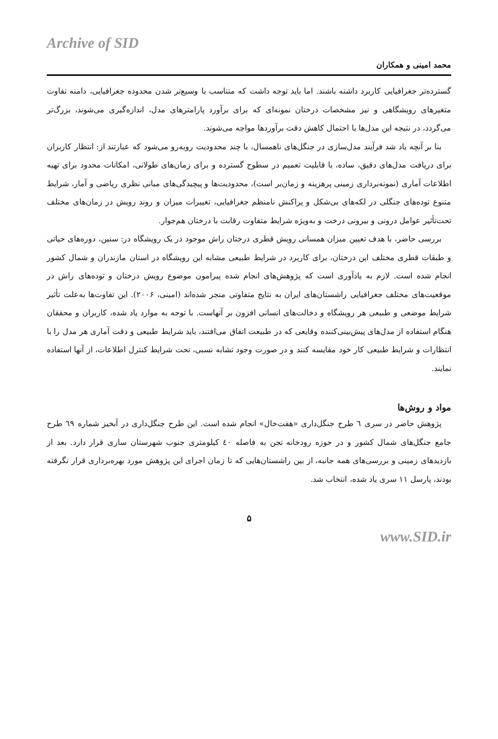Archive of SID
محمد امینی و همکاران
گسترده‌تر جغرافیایی کاربرد داشته باشند. اما باید توجه داشت که متناسب با وسیع‌تر شدن محدوده جغرافیایی، دامنه تفاوت متغیرهای رویشگاهی و نیز مشخصات درختان نمونه‌ای که برای برآورد پارامترهای مدل، اندازه‌گیری می‌شوند، بزرگ‌تر می‌گردد، در نتیجه این مدل‌ها با احتمال کاهش دقت برآوردها مواجه می‌شوند.
بنا بر آنچه یاد شد فرآیند مدل‌سازی در جنگل‌های ناهمسال، با چند محدودیت روبه‌رو می‌شود که عبارتند از: انتظار کاربران برای دریافت مدل‌های دقیق، ساده، با قابلیت تعمیم در سطوح گسترده و برای زمان‌های طولانی، امکانات محدود برای تهیه اطلاعات آماری (نمونه‌برداری زمینی پرهزینه و زمان‌بر است)، محدودیت‌ها و پیچیدگی‌های مبانی نظری ریاضی و آمار، شرایط متنوع توده‌های جنگلی در لکه‌های بی‌شکل و پراکنش نامنظم جغرافیایی، تغییرات میزان و روند رویش در زمان‌های مختلف تحت‌تأثیر عوامل درونی و بیرونی درخت و به‌ویژه شرایط متفاوت رقابت با درختان هم‌جوار.
بررسی حاضر، با هدف تعیین میزان همسانی رویش قطری درختان راش موجود در یک رویشگاه در: سنین، دوره‌های حیاتی و طبقات قطری مختلف این درختان، برای کاربرد در شرایط طبیعی مشابه این رویشگاه در استان مازندران و شمال کشور انجام شده است. لازم به یادآوری است که پژوهش‌های انجام شده پیرامون موضوع رویش درختان و توده‌های راش در موقعیت‌های مختلف جغرافیایی راشستان‌های ایران به نتایج متفاوتی منجر شده‌اند (امینی، ۲۰۰۶). این تفاوت‌ها به‌علت تأثیر شرایط موضعی و طبیعی هر رویشگاه و دخالت‌های انسانی افزون بر آنهاست. با توجه به موارد یاد شده، کاربران و محققان هنگام استفاده از مدل‌های پیش‌بینی‌کننده وقایعی که در طبیعت اتفاق می‌افتند، باید شرایط طبیعی و دقت آماری هر مدل را با انتظارات و شرایط طبیعی کار خود مقایسه کنند و در صورت وجود تشابه نسبی، تحت شرایط کنترل اطلاعات، از آنها استفاده نمایند.
مواد و روش‌ها
پژوهش حاضر در سری ٦ طرح جنگل‌داری «هفت‌خال» انجام شده است. این طرح جنگل‌داری در آبخیز شماره ٦٩ طرح جامع جنگل‌های شمال کشور و در حوزه رودخانه تجن به فاصله ٤٠ کیلومتری جنوب شهرستان ساری قرار دارد. بعد از بازدیدهای زمینی و بررسی‌های همه جانبه، از بین راشستان‌هایی که تا زمان اجرای این پژوهش مورد بهره‌برداری قرار نگرفته بودند، پارسل ١١ سری یاد شده، انتخاب شد.
۵
www.SID.ir